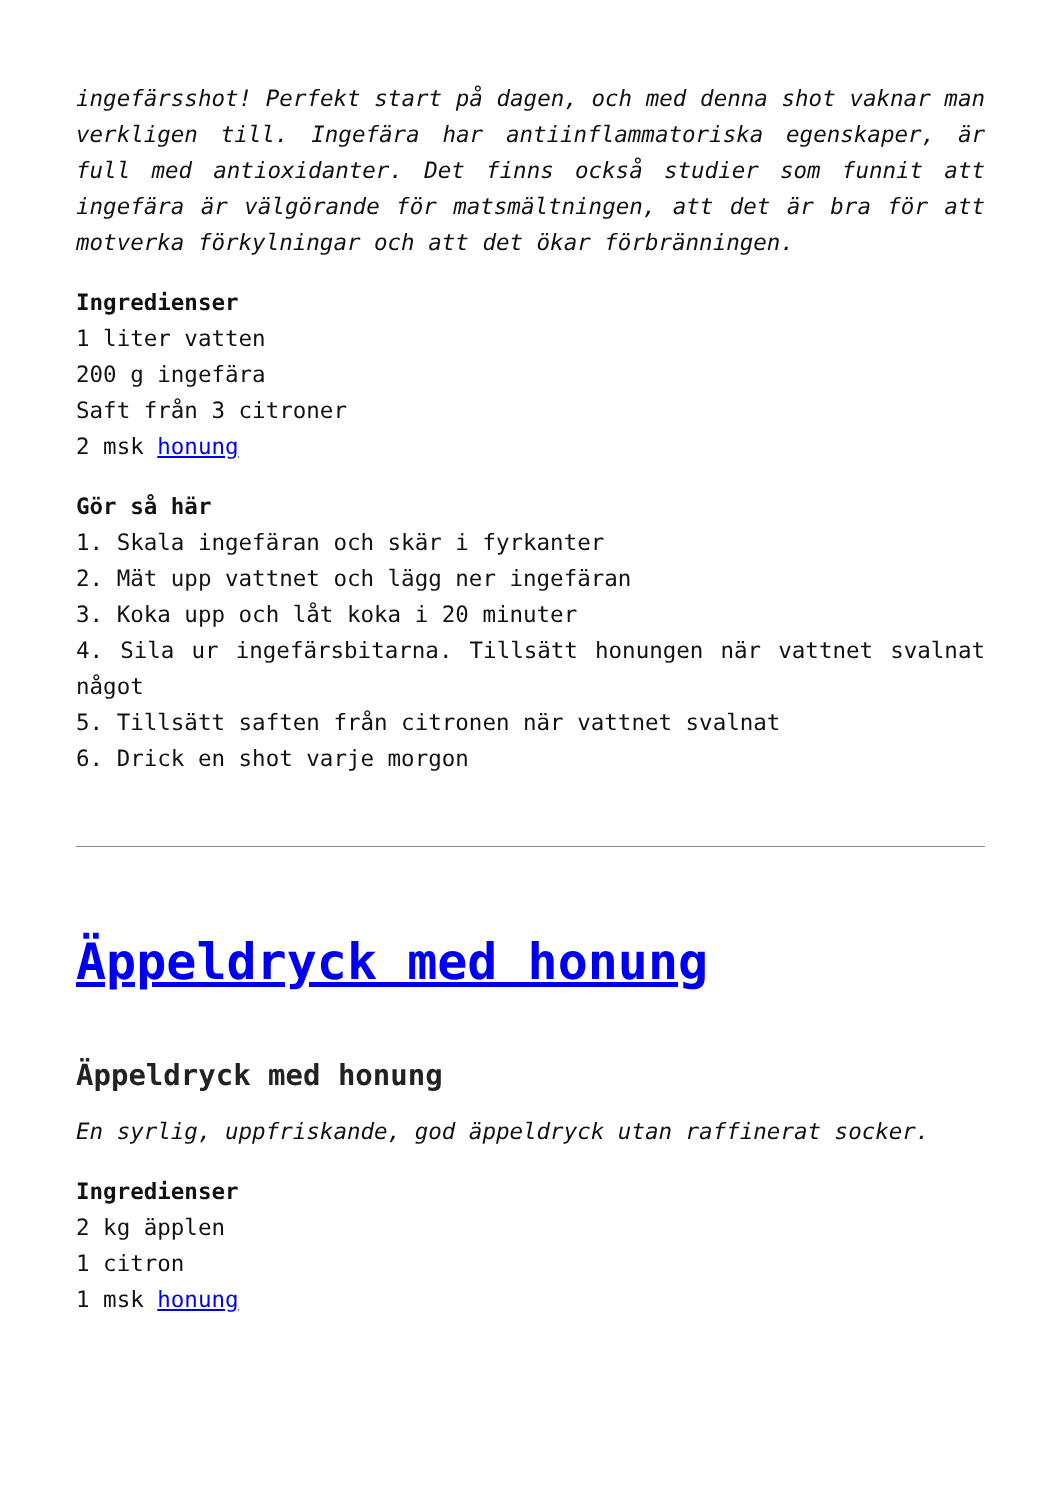ingefärsshot! Perfekt start på dagen, och med denna shot vaknar man verkligen till. Ingefära har antiinflammatoriska egenskaper, är full med antioxidanter. Det finns också studier som funnit att ingefära är välgörande för matsmältningen, att det är bra för att motverka förkylningar och att det ökar förbränningen.
Ingredienser
1 liter vatten
200 g ingefära
Saft från 3 citroner
2 msk honung
Gör så här
1. Skala ingefäran och skär i fyrkanter
2. Mät upp vattnet och lägg ner ingefäran
3. Koka upp och låt koka i 20 minuter
4. Sila ur ingefärsbitarna. Tillsätt honungen när vattnet svalnat något
5. Tillsätt saften från citronen när vattnet svalnat
6. Drick en shot varje morgon
Äppeldryck med honung
Äppeldryck med honung
En syrlig, uppfriskande, god äppeldryck utan raffinerat socker.
Ingredienser
2 kg äpplen
1 citron
1 msk honung